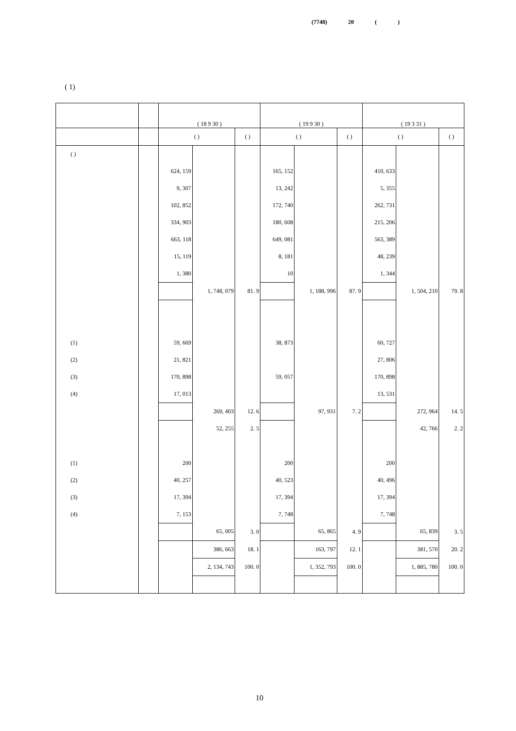(7748) 20 ( )
( 1)
| | | ( 18 9 30 ) | | | ( 19 9 30 ) | | | ( 19 3 31 ) | | |
| --- | --- | --- | --- | --- | --- | --- | --- | --- | --- | --- |
| | | ( ) | | ( ) | ( ) | | ( ) | ( ) | | ( ) |
| ( ) | | | | | | | | | | |
| | | 624, 159 | | | 165, 152 | | | 410, 633 | | |
| | | 9, 307 | | | 13, 242 | | | 5, 355 | | |
| | | 102, 852 | | | 172, 740 | | | 262, 731 | | |
| | | 334, 903 | | | 180, 608 | | | 215, 206 | | |
| | | 663, 118 | | | 649, 081 | | | 563, 389 | | |
| | | 15, 119 | | | 8, 181 | | | 48, 239 | | |
| | | 1, 380 | | | 10 | | | 1, 344 | | |
| | | | 1, 748, 079 | 81. 9 | | 1, 188, 996 | 87. 9 | | 1, 504, 210 | 79. 8 |
| (1) | | 59, 669 | | | 38, 873 | | | 60, 727 | | |
| (2) | | 21, 821 | | | | | | 27, 806 | | |
| (3) | | 170, 898 | | | 59, 057 | | | 170, 898 | | |
| (4) | | 17, 013 | | | | | | 13, 531 | | |
| | | | 269, 403 | 12. 6 | | 97, 931 | 7. 2 | | 272, 964 | 14. 5 |
| | | | 52, 255 | 2. 5 | | | | | 42, 766 | 2. 2 |
| (1) | | 200 | | | 200 | | | 200 | | |
| (2) | | 40, 257 | | | 40, 523 | | | 40, 496 | | |
| (3) | | 17, 394 | | | 17, 394 | | | 17, 394 | | |
| (4) | | 7, 153 | | | 7, 748 | | | 7, 748 | | |
| | | | 65, 005 | 3. 0 | | 65, 865 | 4. 9 | | 65, 839 | 3. 5 |
| | | | 386, 663 | 18. 1 | | 163, 797 | 12. 1 | | 381, 570 | 20. 2 |
| | | | 2, 134, 743 | 100. 0 | | 1, 352, 793 | 100. 0 | | 1, 885, 780 | 100. 0 |
10